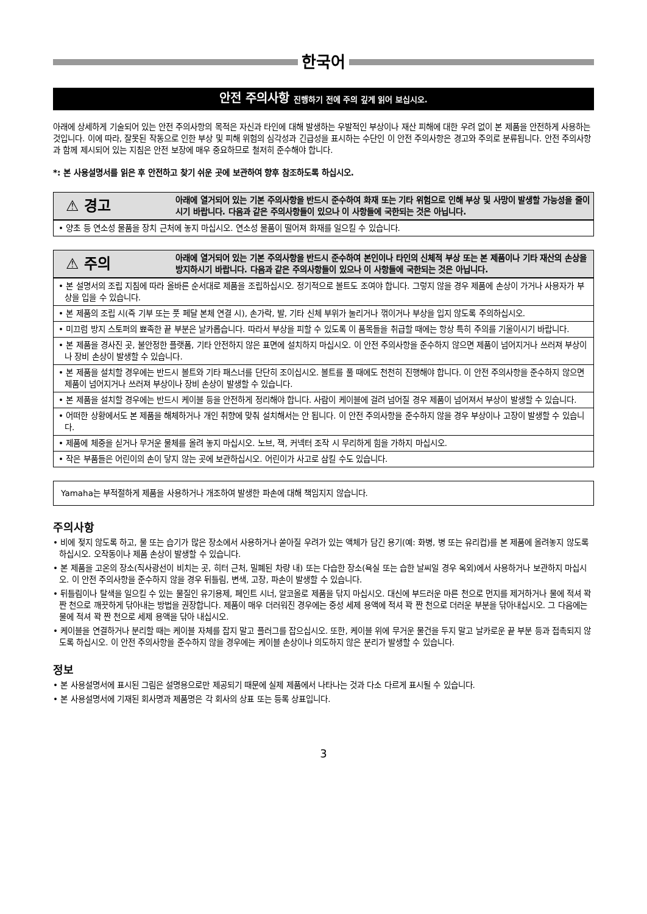한국어
안전 주의사항 진행하기 전에 주의 깊게 읽어 보십시오.
아래에 상세하게 기술되어 있는 안전 주의사항의 목적은 자신과 타인에 대해 발생하는 우발적인 부상이나 재산 피해에 대한 우려 없이 본 제품을 안전하게 사용하는 것입니다. 이에 따라, 잘못된 작동으로 인한 부상 및 피해 위험의 심각성과 긴급성을 표시하는 수단인 이 안전 주의사항은 경고와 주의로 분류됩니다. 안전 주의사항과 함께 제시되어 있는 지침은 안전 보장에 매우 중요하므로 철저히 준수해야 합니다.
*: 본 사용설명서를 읽은 후 안전하고 찾기 쉬운 곳에 보관하여 향후 참조하도록 하십시오.
⚠ 경고
아래에 열거되어 있는 기본 주의사항을 반드시 준수하여 화재 또는 기타 위험으로 인해 부상 및 사망이 발생할 가능성을 줄이시기 바랍니다. 다음과 같은 주의사항들이 있으나 이 사항들에 국한되는 것은 아닙니다.
• 양초 등 연소성 물품을 장치 근처에 놓지 마십시오. 연소성 물품이 떨어져 화재를 일으킬 수 있습니다.
⚠ 주의
아래에 열거되어 있는 기본 주의사항을 반드시 준수하여 본인이나 타인의 신체적 부상 또는 본 제품이나 기타 재산의 손상을 방지하시기 바랍니다. 다음과 같은 주의사항들이 있으나 이 사항들에 국한되는 것은 아닙니다.
• 본 설명서의 조립 지침에 따라 올바른 순서대로 제품을 조립하십시오. 정기적으로 볼트도 조여야 합니다. 그렇지 않을 경우 제품에 손상이 가거나 사용자가 부상을 입을 수 있습니다.
• 본 제품의 조립 시(즉 기부 또는 풋 페달 본체 연결 시), 손가락, 발, 기타 신체 부위가 눌리거나 꺾이거나 부상을 입지 않도록 주의하십시오.
• 미끄럼 방지 스토퍼의 뾰족한 끝 부분은 날카롭습니다. 따라서 부상을 피할 수 있도록 이 품목들을 취급할 때에는 항상 특히 주의를 기울이시기 바랍니다.
• 본 제품을 경사진 곳, 불안정한 플랫폼, 기타 안전하지 않은 표면에 설치하지 마십시오. 이 안전 주의사항을 준수하지 않으면 제품이 넘어지거나 쓰러져 부상이나 장비 손상이 발생할 수 있습니다.
• 본 제품을 설치할 경우에는 반드시 볼트와 기타 패스너를 단단히 조이십시오. 볼트를 풀 때에도 천천히 진행해야 합니다. 이 안전 주의사항을 준수하지 않으면 제품이 넘어지거나 쓰러져 부상이나 장비 손상이 발생할 수 있습니다.
• 본 제품을 설치할 경우에는 반드시 케이블 등을 안전하게 정리해야 합니다. 사람이 케이블에 걸려 넘어질 경우 제품이 넘어져서 부상이 발생할 수 있습니다.
• 어떠한 상황에서도 본 제품을 해체하거나 개인 취향에 맞춰 설치해서는 안 됩니다. 이 안전 주의사항을 준수하지 않을 경우 부상이나 고장이 발생할 수 있습니다.
• 제품에 체중을 싣거나 무거운 물체를 올려 놓지 마십시오. 노브, 잭, 커넥터 조작 시 무리하게 힘을 가하지 마십시오.
• 작은 부품들은 어린이의 손이 닿지 않는 곳에 보관하십시오. 어린이가 사고로 삼킬 수도 있습니다.
Yamaha는 부적절하게 제품을 사용하거나 개조하여 발생한 파손에 대해 책임지지 않습니다.
주의사항
• 비에 젖지 않도록 하고, 물 또는 습기가 많은 장소에서 사용하거나 쏟아질 우려가 있는 액체가 담긴 용기(예: 화병, 병 또는 유리컵)를 본 제품에 올려놓지 않도록 하십시오. 오작동이나 제품 손상이 발생할 수 있습니다.
• 본 제품을 고온의 장소(직사광선이 비치는 곳, 히터 근처, 밀폐된 차량 내) 또는 다습한 장소(욕실 또는 습한 날씨일 경우 옥외)에서 사용하거나 보관하지 마십시오. 이 안전 주의사항을 준수하지 않을 경우 뒤틀림, 변색, 고장, 파손이 발생할 수 있습니다.
• 뒤틀림이나 탈색을 일으킬 수 있는 물질인 유기용제, 페인트 시너, 알코올로 제품을 닦지 마십시오. 대신에 부드러운 마른 천으로 먼지를 제거하거나 물에 적셔 꽉 짠 천으로 깨끗하게 닦아내는 방법을 권장합니다. 제품이 매우 더러워진 경우에는 중성 세제 용액에 적셔 꽉 짠 천으로 더러운 부분을 닦아내십시오. 그 다음에는 물에 적셔 꽉 짠 천으로 세제 용액을 닦아 내십시오.
• 케이블을 연결하거나 분리할 때는 케이블 자체를 잡지 말고 플러그를 잡으십시오. 또한, 케이블 위에 무거운 물건을 두지 말고 날카로운 끝 부분 등과 접촉되지 않도록 하십시오. 이 안전 주의사항을 준수하지 않을 경우에는 케이블 손상이나 의도하지 않은 분리가 발생할 수 있습니다.
정보
• 본 사용설명서에 표시된 그림은 설명용으로만 제공되기 때문에 실제 제품에서 나타나는 것과 다소 다르게 표시될 수 있습니다.
• 본 사용설명서에 기재된 회사명과 제품명은 각 회사의 상표 또는 등록 상표입니다.
3